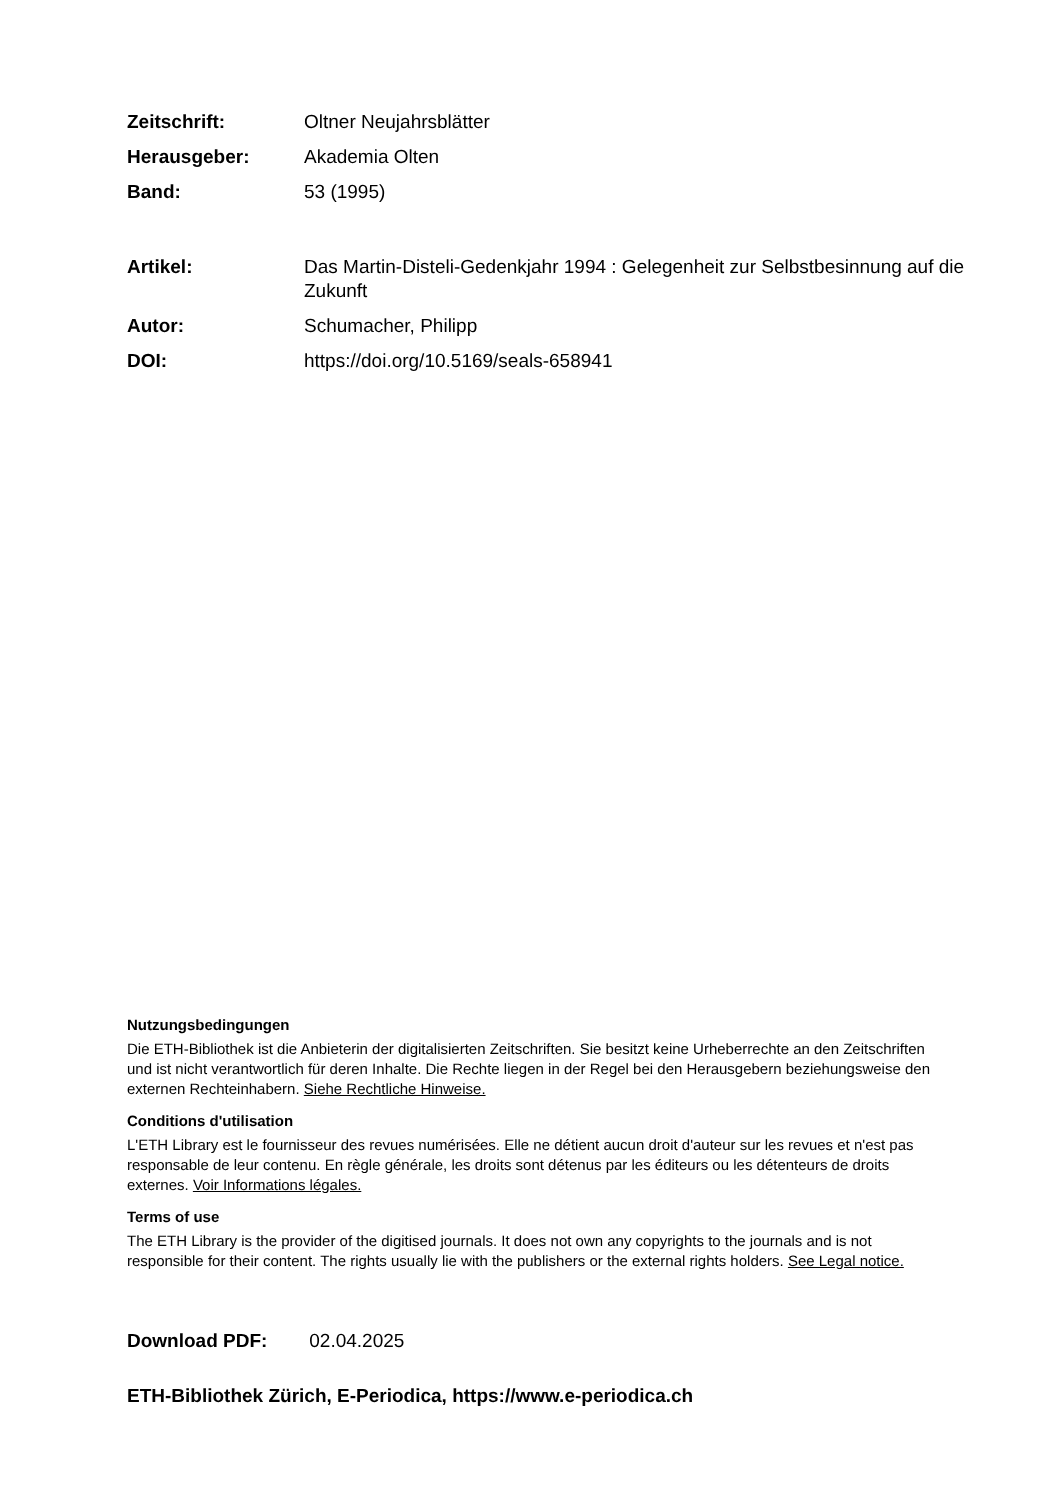Zeitschrift: Oltner Neujahrsblätter
Herausgeber: Akademia Olten
Band: 53 (1995)
Artikel: Das Martin-Disteli-Gedenkjahr 1994 : Gelegenheit zur Selbstbesinnung auf die Zukunft
Autor: Schumacher, Philipp
DOI: https://doi.org/10.5169/seals-658941
Nutzungsbedingungen
Die ETH-Bibliothek ist die Anbieterin der digitalisierten Zeitschriften. Sie besitzt keine Urheberrechte an den Zeitschriften und ist nicht verantwortlich für deren Inhalte. Die Rechte liegen in der Regel bei den Herausgebern beziehungsweise den externen Rechteinhabern. Siehe Rechtliche Hinweise.
Conditions d'utilisation
L'ETH Library est le fournisseur des revues numérisées. Elle ne détient aucun droit d'auteur sur les revues et n'est pas responsable de leur contenu. En règle générale, les droits sont détenus par les éditeurs ou les détenteurs de droits externes. Voir Informations légales.
Terms of use
The ETH Library is the provider of the digitised journals. It does not own any copyrights to the journals and is not responsible for their content. The rights usually lie with the publishers or the external rights holders. See Legal notice.
Download PDF: 02.04.2025
ETH-Bibliothek Zürich, E-Periodica, https://www.e-periodica.ch